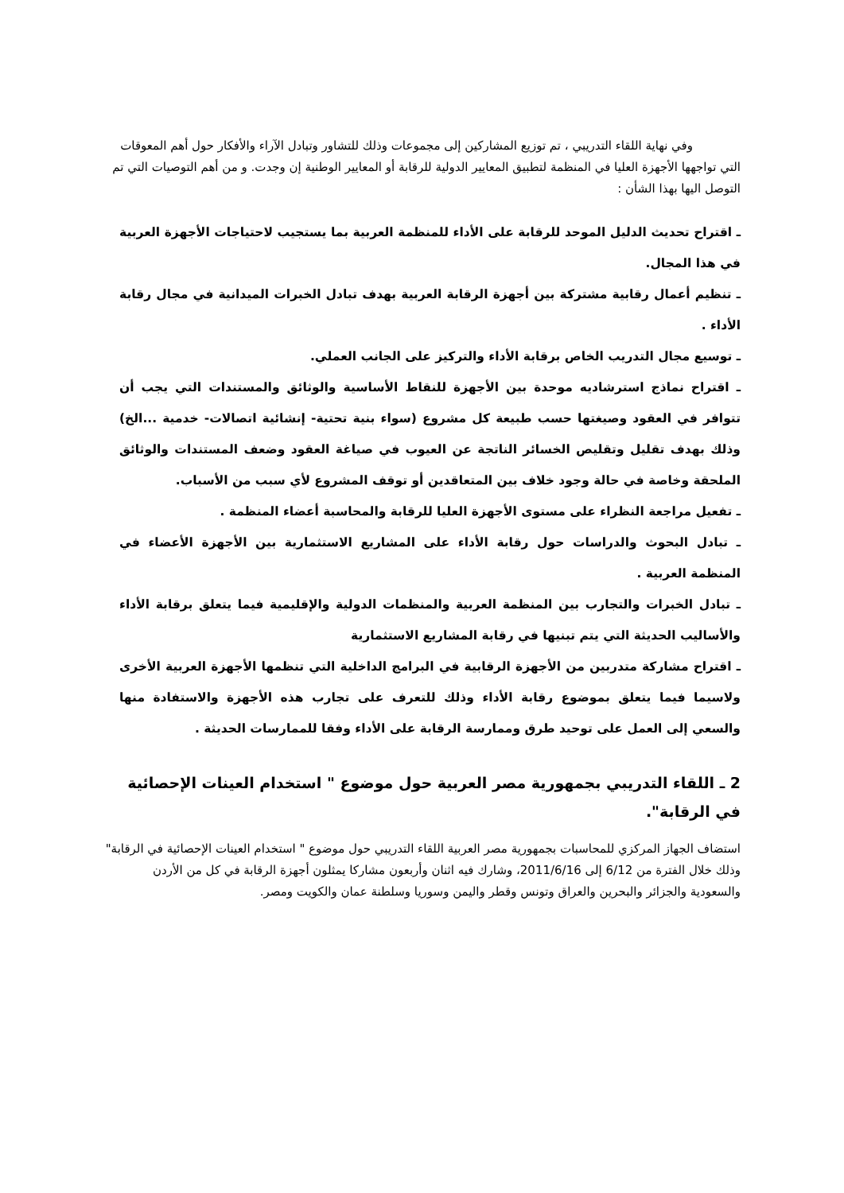وفي نهاية اللقاء التدريبي ، تم توزيع المشاركين إلى مجموعات وذلك للتشاور وتبادل الآراء والأفكار حول أهم المعوقات التي تواجهها الأجهزة العليا في المنظمة لتطبيق المعايير الدولية للرقابة أو المعايير الوطنية إن وجدت. و من أهم التوصيات التي تم التوصل اليها بهذا الشأن :
ـ اقتراح تحديث الدليل الموحد للرقابة على الأداء للمنظمة العربية بما يستجيب لاحتياجات الأجهزة العربية في هذا المجال.
ـ تنظيم أعمال رقابية مشتركة بين أجهزة الرقابة العربية بهدف تبادل الخبرات الميدانية في مجال رقابة الأداء .
ـ توسيع مجال التدريب الخاص برقابة الأداء والتركيز على الجانب العملي.
ـ اقتراح نماذج استرشاديه موحدة بين الأجهزة للنقاط الأساسية والوثائق والمستندات التي يجب أن تتوافر في العقود وصيغتها حسب طبيعة كل مشروع (سواء بنية تحتية- إنشائية اتصالات- خدمية ...الخ) وذلك بهدف تقليل وتقليص الخسائر الناتجة عن العيوب في صياغة العقود وضعف المستندات والوثائق الملحقة وخاصة في حالة وجود خلاف بين المتعاقدين أو توقف المشروع لأي سبب من الأسباب.
ـ تفعيل مراجعة النظراء على مستوى الأجهزة العليا للرقابة والمحاسبة أعضاء المنظمة .
ـ تبادل البحوث والدراسات حول رقابة الأداء على المشاريع الاستثمارية بين الأجهزة الأعضاء في المنظمة العربية .
ـ تبادل الخبرات والتجارب بين المنظمة العربية والمنظمات الدولية والإقليمية فيما يتعلق برقابة الأداء والأساليب الحديثة التي يتم تبنيها في رقابة المشاريع الاستثمارية
ـ اقتراح مشاركة متدربين من الأجهزة الرقابية في البرامج الداخلية التي تنظمها الأجهزة العربية الأخرى ولاسيما فيما يتعلق بموضوع رقابة الأداء وذلك للتعرف على تجارب هذه الأجهزة والاستفادة منها والسعي إلى العمل على توحيد طرق وممارسة الرقابة على الأداء وفقا للممارسات الحديثة .
2 ـ اللقاء التدريبي بجمهورية مصر العربية حول موضوع " استخدام العينات الإحصائية في الرقابة".
استضاف الجهاز المركزي للمحاسبات بجمهورية مصر العربية اللقاء التدريبي حول موضوع " استخدام العينات الإحصائية في الرقابة" وذلك خلال الفترة من 6/12 إلى 2011/6/16، وشارك فيه اثنان وأربعون مشاركا يمثلون أجهزة الرقابة في كل من الأردن والسعودية والجزائر والبحرين والعراق وتونس وقطر واليمن وسوريا وسلطنة عمان والكويت ومصر.